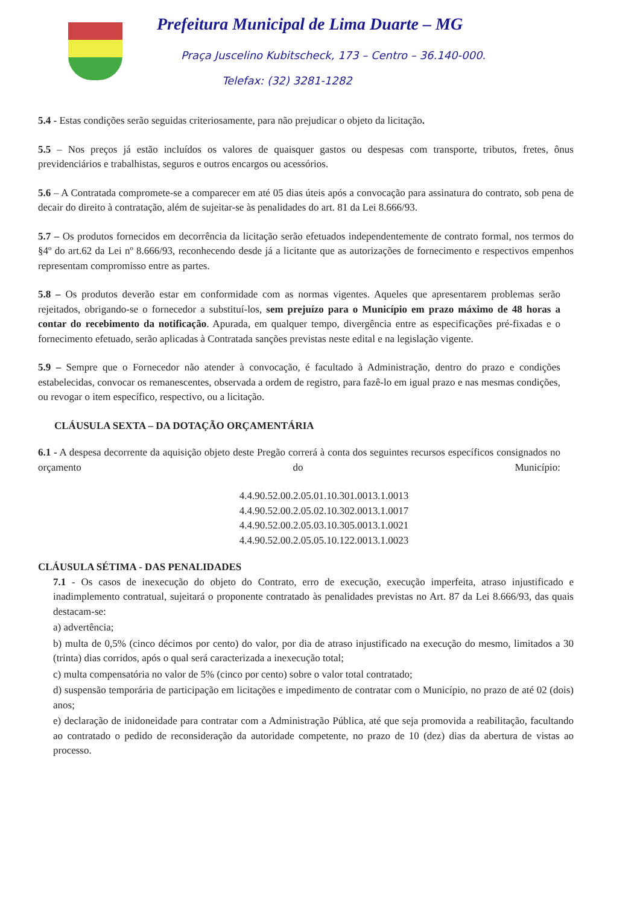Prefeitura Municipal de Lima Duarte – MG
Praça Juscelino Kubitscheck, 173 – Centro – 36.140-000.
Telefax: (32) 3281-1282
5.4 - Estas condições serão seguidas criteriosamente, para não prejudicar o objeto da licitação.
5.5 – Nos preços já estão incluídos os valores de quaisquer gastos ou despesas com transporte, tributos, fretes, ônus previdenciários e trabalhistas, seguros e outros encargos ou acessórios.
5.6 – A Contratada compromete-se a comparecer em até 05 dias úteis após a convocação para assinatura do contrato, sob pena de decair do direito à contratação, além de sujeitar-se às penalidades do art. 81 da Lei 8.666/93.
5.7 – Os produtos fornecidos em decorrência da licitação serão efetuados independentemente de contrato formal, nos termos do §4º do art.62 da Lei nº 8.666/93, reconhecendo desde já a licitante que as autorizações de fornecimento e respectivos empenhos representam compromisso entre as partes.
5.8 – Os produtos deverão estar em conformidade com as normas vigentes. Aqueles que apresentarem problemas serão rejeitados, obrigando-se o fornecedor a substituí-los, sem prejuízo para o Município em prazo máximo de 48 horas a contar do recebimento da notificação. Apurada, em qualquer tempo, divergência entre as especificações pré-fixadas e o fornecimento efetuado, serão aplicadas à Contratada sanções previstas neste edital e na legislação vigente.
5.9 – Sempre que o Fornecedor não atender à convocação, é facultado à Administração, dentro do prazo e condições estabelecidas, convocar os remanescentes, observada a ordem de registro, para fazê-lo em igual prazo e nas mesmas condições, ou revogar o item específico, respectivo, ou a licitação.
CLÁUSULA SEXTA – DA DOTAÇÃO ORÇAMENTÁRIA
6.1 - A despesa decorrente da aquisição objeto deste Pregão correrá à conta dos seguintes recursos específicos consignados no orçamento do Município:
4.4.90.52.00.2.05.01.10.301.0013.1.0013
4.4.90.52.00.2.05.02.10.302.0013.1.0017
4.4.90.52.00.2.05.03.10.305.0013.1.0021
4.4.90.52.00.2.05.05.10.122.0013.1.0023
CLÁUSULA SÉTIMA - DAS PENALIDADES
7.1 - Os casos de inexecução do objeto do Contrato, erro de execução, execução imperfeita, atraso injustificado e inadimplemento contratual, sujeitará o proponente contratado às penalidades previstas no Art. 87 da Lei 8.666/93, das quais destacam-se:
a) advertência;
b) multa de 0,5% (cinco décimos por cento) do valor, por dia de atraso injustificado na execução do mesmo, limitados a 30 (trinta) dias corridos, após o qual será caracterizada a inexecução total;
c) multa compensatória no valor de 5% (cinco por cento) sobre o valor total contratado;
d) suspensão temporária de participação em licitações e impedimento de contratar com o Município, no prazo de até 02 (dois) anos;
e) declaração de inidoneidade para contratar com a Administração Pública, até que seja promovida a reabilitação, facultando ao contratado o pedido de reconsideração da autoridade competente, no prazo de 10 (dez) dias da abertura de vistas ao processo.